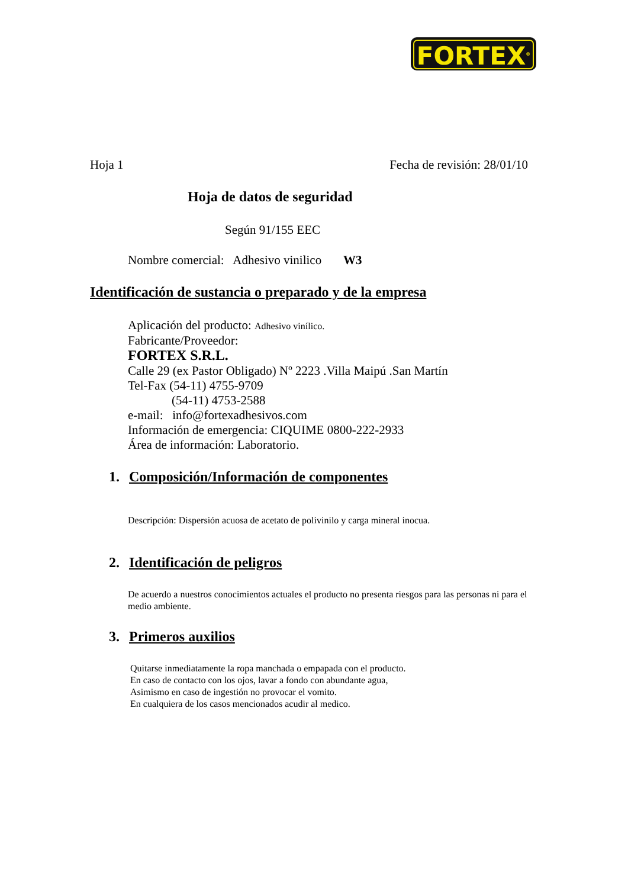FORTEX<sup>®</sup>
Hoja 1 Fecha de revisión: 28/01/10
Hoja de datos de seguridad
Según 91/155 EEC
Nombre comercial: Adhesivo vinilico W3
Identificación de sustancia o preparado y de la empresa
Aplicación del producto: Adhesivo vinílico.
Fabricante/Proveedor:
FORTEX S.R.L.
Calle 29 (ex Pastor Obligado) Nº 2223 .Villa Maipú .San Martín
Tel-Fax (54-11) 4755-9709
(54-11) 4753-2588
e-mail: info@fortexadhesivos.com
Información de emergencia: CIQUIME 0800-222-2933
Área de información: Laboratorio.
1. Composición/Información de componentes
Descripción: Dispersión acuosa de acetato de polivinilo y carga mineral inocua.
2. Identificación de peligros
De acuerdo a nuestros conocimientos actuales el producto no presenta riesgos para las personas ni para el medio ambiente.
3. Primeros auxilios
Quitarse inmediatamente la ropa manchada o empapada con el producto.
En caso de contacto con los ojos, lavar a fondo con abundante agua,
Asimismo en caso de ingestión no provocar el vomito.
En cualquiera de los casos mencionados acudir al medico.